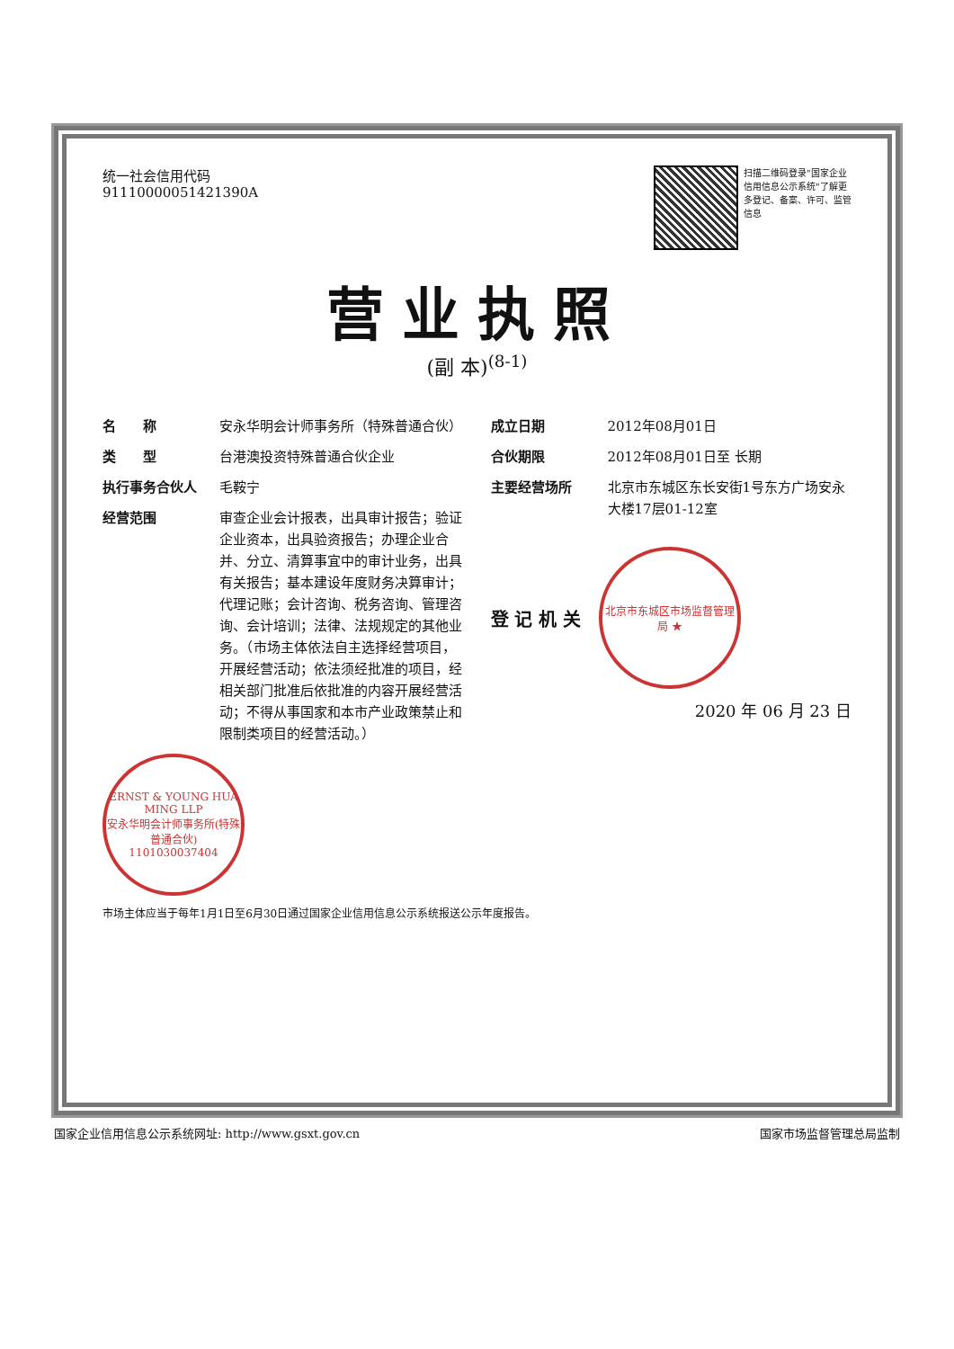统一社会信用代码
91110000051421390A
扫描二维码登录"国家企业信用信息公示系统"了解更多登记、备案、许可、监管信息
营业执照
(副 本)<sup>(8-1)</sup>
名　　称 安永华明会计师事务所（特殊普通合伙）
类　　型 台港澳投资特殊普通合伙企业
执行事务合伙人 毛鞍宁
经营范围 审查企业会计报表，出具审计报告；验证企业资本，出具验资报告；办理企业合并、分立、清算事宜中的审计业务，出具有关报告；基本建设年度财务决算审计；代理记账；会计咨询、税务咨询、管理咨询、会计培训；法律、法规规定的其他业务。（市场主体依法自主选择经营项目，开展经营活动；依法须经批准的项目，经相关部门批准后依批准的内容开展经营活动；不得从事国家和本市产业政策禁止和限制类项目的经营活动。）
ERNST & YOUNG HUA MING LLP
安永华明会计师事务所(特殊普通合伙)
1101030037404
成立日期 2012年08月01日
合伙期限 2012年08月01日至 长期
主要经营场所 北京市东城区东长安街1号东方广场安永大楼17层01-12室
登 记 机 关
北京市东城区市场监督管理局 ★
2020 年 06 月 23 日
市场主体应当于每年1月1日至6月30日通过国家企业信用信息公示系统报送公示年度报告。
国家企业信用信息公示系统网址: http://www.gsxt.gov.cn 国家市场监督管理总局监制